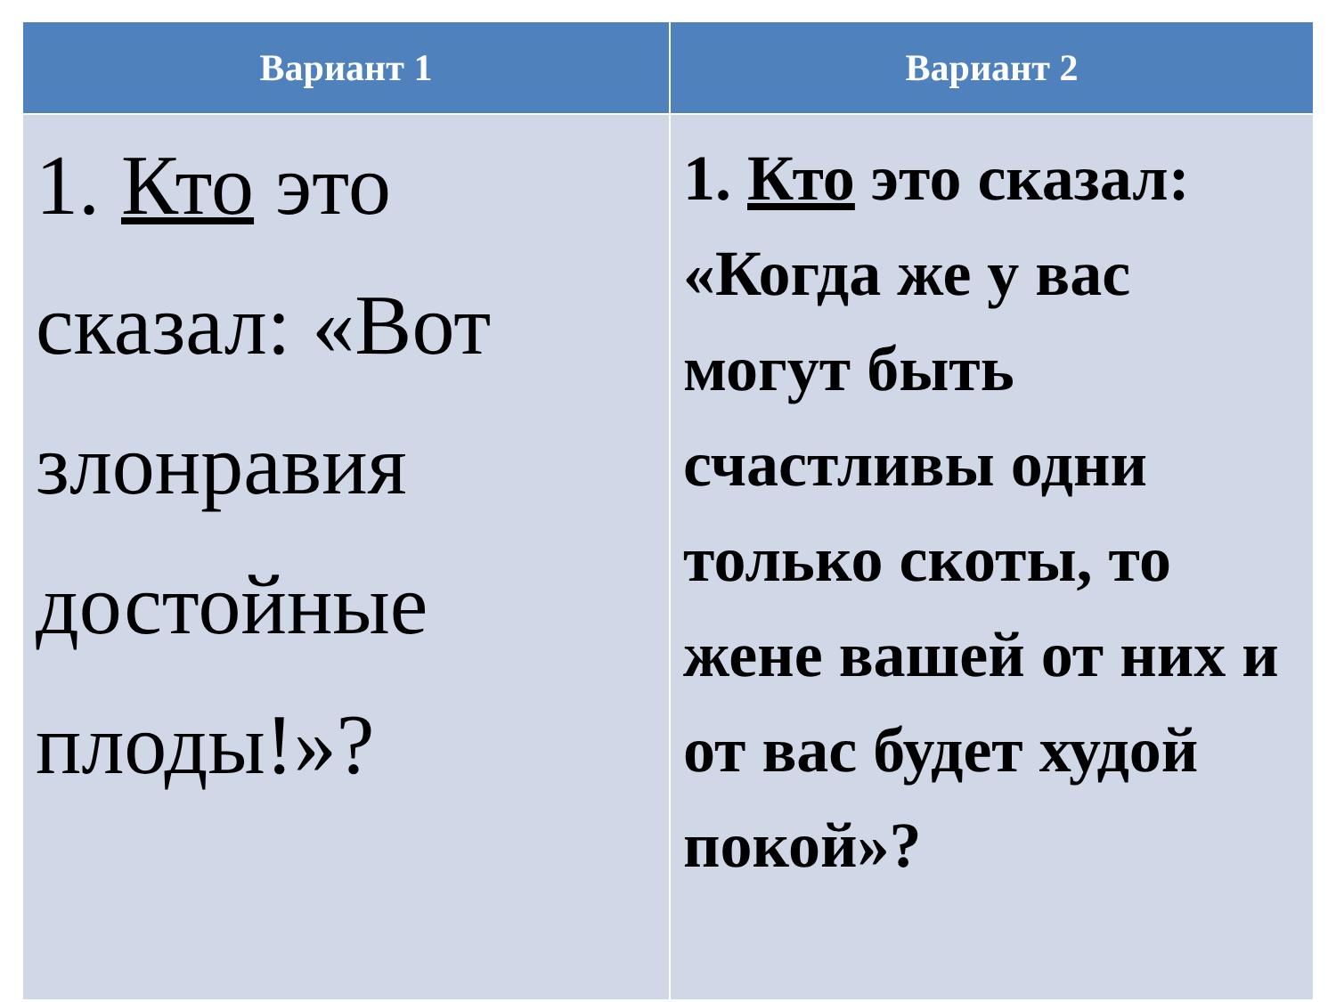| Вариант 1 | Вариант 2 |
| --- | --- |
| 1. Кто это сказал: «Вот злонравия достойные плоды!»? | 1. Кто это сказал: «Когда же у вас могут быть счастливы одни только скоты, то жене вашей от них и от вас будет худой покой»? |